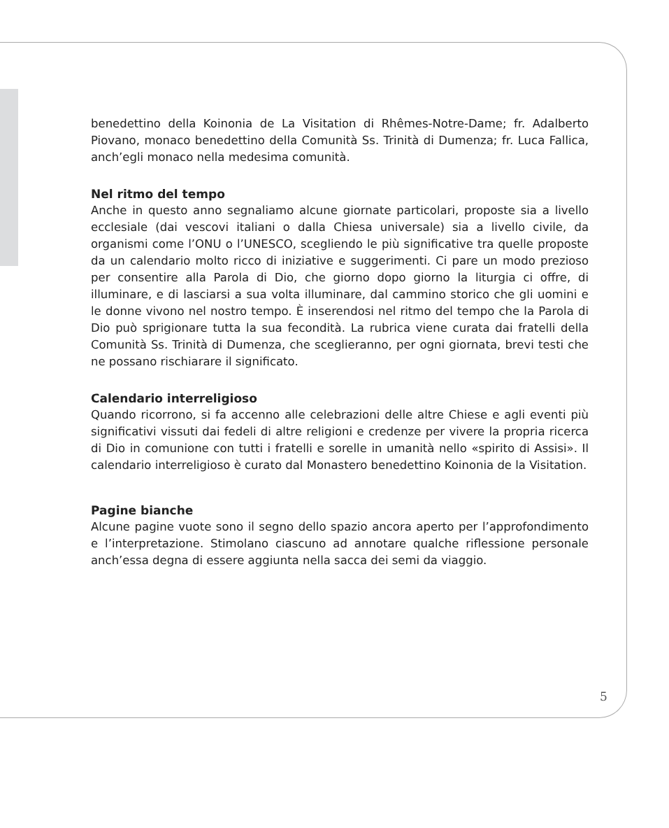benedettino della Koinonia de La Visitation di Rhêmes-Notre-Dame; fr. Adalberto Piovano, monaco benedettino della Comunità Ss. Trinità di Dumenza; fr. Luca Fallica, anch’egli monaco nella medesima comunità.
Nel ritmo del tempo
Anche in questo anno segnaliamo alcune giornate particolari, proposte sia a livello ecclesiale (dai vescovi italiani o dalla Chiesa universale) sia a livello civile, da organismi come l’ONU o l’UNESCO, scegliendo le più significative tra quelle proposte da un calendario molto ricco di iniziative e suggerimenti. Ci pare un modo prezioso per consentire alla Parola di Dio, che giorno dopo giorno la liturgia ci offre, di illuminare, e di lasciarsi a sua volta illuminare, dal cammino storico che gli uomini e le donne vivono nel nostro tempo. È inserendosi nel ritmo del tempo che la Parola di Dio può sprigionare tutta la sua fecondità. La rubrica viene curata dai fratelli della Comunità Ss. Trinità di Dumenza, che sceglieranno, per ogni giornata, brevi testi che ne possano rischiarare il significato.
Calendario interreligioso
Quando ricorrono, si fa accenno alle celebrazioni delle altre Chiese e agli eventi più significativi vissuti dai fedeli di altre religioni e credenze per vivere la propria ricerca di Dio in comunione con tutti i fratelli e sorelle in umanità nello «spirito di Assisi». Il calendario interreligioso è curato dal Monastero benedettino Koinonia de la Visitation.
Pagine bianche
Alcune pagine vuote sono il segno dello spazio ancora aperto per l’approfondimento e l’interpretazione. Stimolano ciascuno ad annotare qualche riflessione personale anch’essa degna di essere aggiunta nella sacca dei semi da viaggio.
5